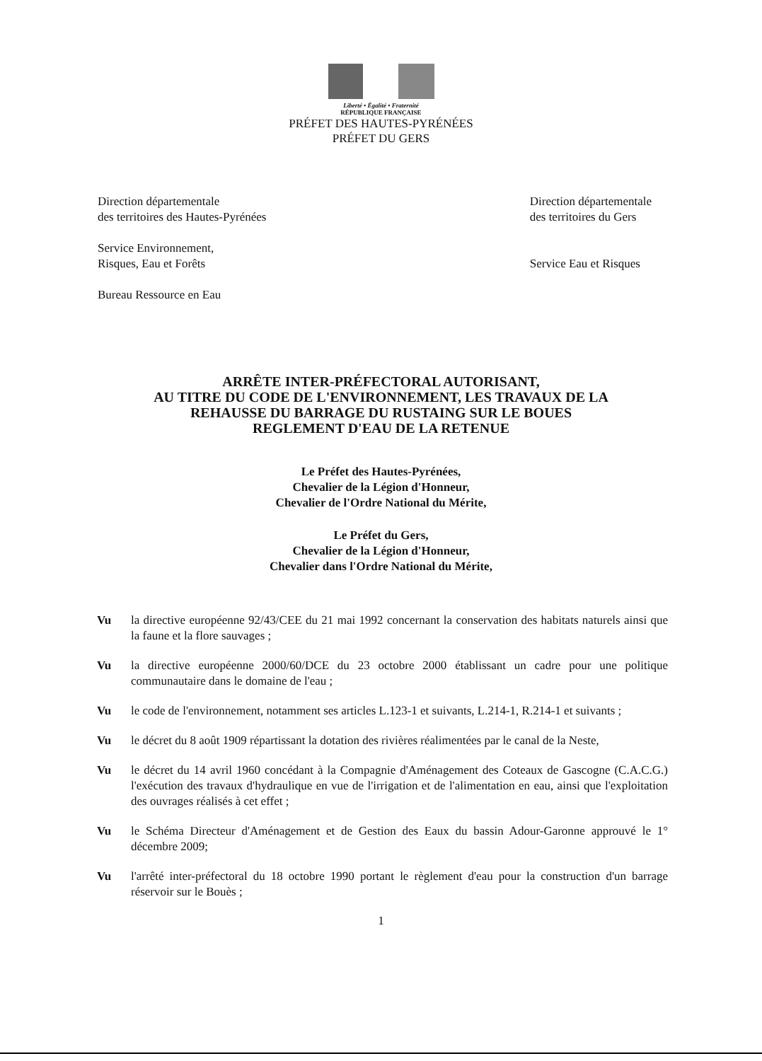Liberté • Égalité • Fraternité
RÉPUBLIQUE FRANÇAISE
PRÉFET DES HAUTES-PYRÉNÉES
PRÉFET DU GERS
Direction départementale
des territoires des Hautes-Pyrénées
Service Environnement,
Risques, Eau et Forêts
Bureau Ressource en Eau
Direction départementale
des territoires du Gers
Service Eau et Risques
ARRÊTE INTER-PRÉFECTORAL AUTORISANT,
AU TITRE DU CODE DE L'ENVIRONNEMENT, LES TRAVAUX DE LA
REHAUSSE DU BARRAGE DU RUSTAING SUR LE BOUES
REGLEMENT D'EAU DE LA RETENUE
Le Préfet des Hautes-Pyrénées,
Chevalier de la Légion d'Honneur,
Chevalier de l'Ordre National du Mérite,
Le Préfet du Gers,
Chevalier de la Légion d'Honneur,
Chevalier dans l'Ordre National du Mérite,
Vu la directive européenne 92/43/CEE du 21 mai 1992 concernant la conservation des habitats naturels ainsi que la faune et la flore sauvages ;
Vu la directive européenne 2000/60/DCE du 23 octobre 2000 établissant un cadre pour une politique communautaire dans le domaine de l'eau ;
Vu le code de l'environnement, notamment ses articles L.123-1 et suivants, L.214-1, R.214-1 et suivants ;
Vu le décret du 8 août 1909 répartissant la dotation des rivières réalimentées par le canal de la Neste,
Vu le décret du 14 avril 1960 concédant à la Compagnie d'Aménagement des Coteaux de Gascogne (C.A.C.G.) l'exécution des travaux d'hydraulique en vue de l'irrigation et de l'alimentation en eau, ainsi que l'exploitation des ouvrages réalisés à cet effet ;
Vu le Schéma Directeur d'Aménagement et de Gestion des Eaux du bassin Adour-Garonne approuvé le 1° décembre 2009;
Vu l'arrêté inter-préfectoral du 18 octobre 1990 portant le règlement d'eau pour la construction d'un barrage réservoir sur le Bouès ;
1